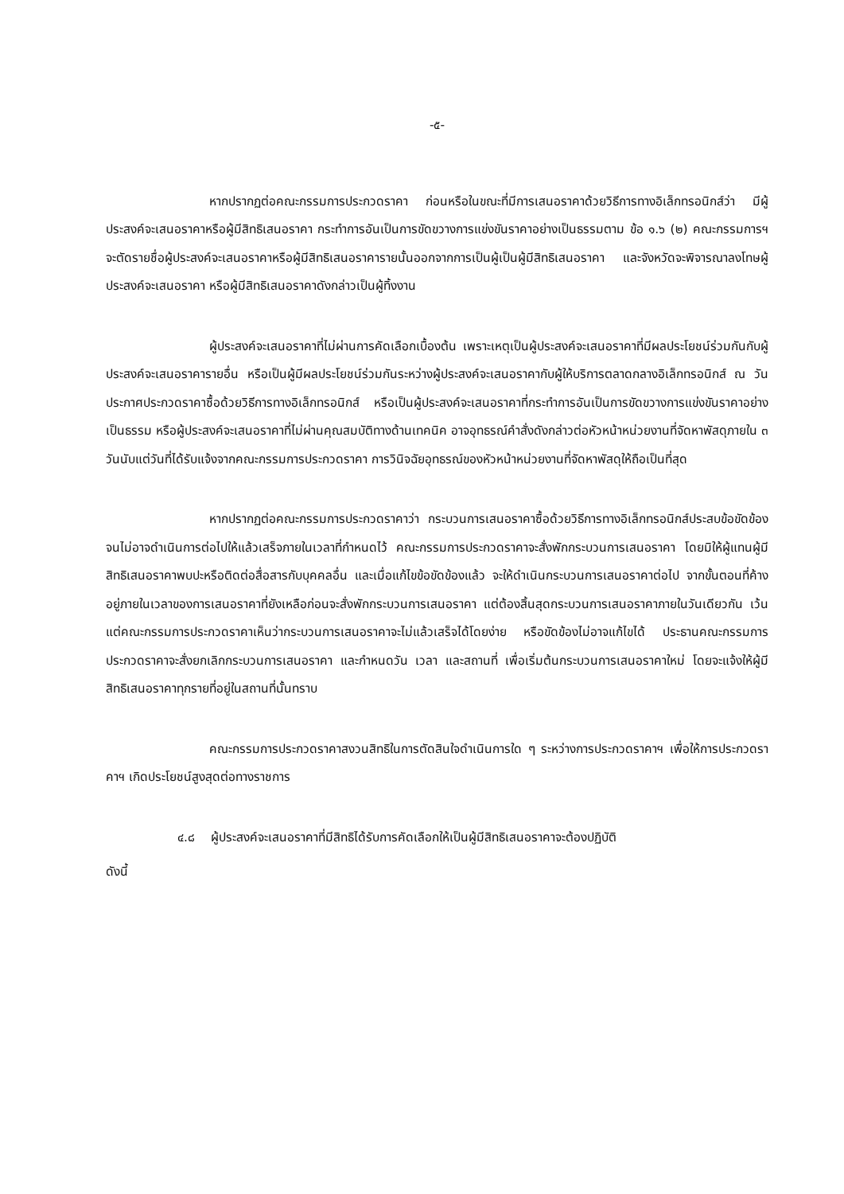-๕-
หากปรากฏต่อคณะกรรมการประกวดราคา ก่อนหรือในขณะที่มีการเสนอราคาด้วยวิธีการทางอิเล็กทรอนิกส์ว่า มีผู้ประสงค์จะเสนอราคาหรือผู้มีสิทธิเสนอราคา กระทำการอันเป็นการขัดขวางการแข่งขันราคาอย่างเป็นธรรมตาม ข้อ ๑.๖ (๒) คณะกรรมการฯ จะตัดรายชื่อผู้ประสงค์จะเสนอราคาหรือผู้มีสิทธิเสนอราคารายนั้นออกจากการเป็นผู้เป็นผู้มีสิทธิเสนอราคา และจังหวัดจะพิจารณาลงโทษผู้ประสงค์จะเสนอราคา หรือผู้มีสิทธิเสนอราคาดังกล่าวเป็นผู้ทิ้งงาน
ผู้ประสงค์จะเสนอราคาที่ไม่ผ่านการคัดเลือกเบื้องต้น เพราะเหตุเป็นผู้ประสงค์จะเสนอราคาที่มีผลประโยชน์ร่วมกันกับผู้ประสงค์จะเสนอราคารายอื่น หรือเป็นผู้มีผลประโยชน์ร่วมกันระหว่างผู้ประสงค์จะเสนอราคากับผู้ให้บริการตลาดกลางอิเล็กทรอนิกส์ ณ วันประกาศประกวดราคาซื้อด้วยวิธีการทางอิเล็กทรอนิกส์ หรือเป็นผู้ประสงค์จะเสนอราคาที่กระทำการอันเป็นการขัดขวางการแข่งขันราคาอย่างเป็นธรรม หรือผู้ประสงค์จะเสนอราคาที่ไม่ผ่านคุณสมบัติทางด้านเทคนิค อาจอุทธรณ์คำสั่งดังกล่าวต่อหัวหน้าหน่วยงานที่จัดหาพัสดุภายใน ๓ วันนับแต่วันที่ได้รับแจ้งจากคณะกรรมการประกวดราคา การวินิจฉัยอุทธรณ์ของหัวหน้าหน่วยงานที่จัดหาพัสดุให้ถือเป็นที่สุด
หากปรากฏต่อคณะกรรมการประกวดราคาว่า กระบวนการเสนอราคาซื้อด้วยวิธีการทางอิเล็กทรอนิกส์ประสบข้อขัดข้องจนไม่อาจดำเนินการต่อไปให้แล้วเสร็จภายในเวลาที่กำหนดไว้ คณะกรรมการประกวดราคาจะสั่งพักกระบวนการเสนอราคา โดยมิให้ผู้แทนผู้มีสิทธิเสนอราคาพบปะหรือติดต่อสื่อสารกับบุคคลอื่น และเมื่อแก้ไขข้อขัดข้องแล้ว จะให้ดำเนินกระบวนการเสนอราคาต่อไป จากขั้นตอนที่ค้างอยู่ภายในเวลาของการเสนอราคาที่ยังเหลือก่อนจะสั่งพักกระบวนการเสนอราคา แต่ต้องสิ้นสุดกระบวนการเสนอราคาภายในวันเดียวกัน เว้นแต่คณะกรรมการประกวดราคาเห็นว่ากระบวนการเสนอราคาจะไม่แล้วเสร็จได้โดยง่าย หรือขัดข้องไม่อาจแก้ไขได้ ประธานคณะกรรมการประกวดราคาจะสั่งยกเลิกกระบวนการเสนอราคา และกำหนดวัน เวลา และสถานที่ เพื่อเริ่มต้นกระบวนการเสนอราคาใหม่ โดยจะแจ้งให้ผู้มีสิทธิเสนอราคาทุกรายที่อยู่ในสถานที่นั้นทราบ
คณะกรรมการประกวดราคาสงวนสิทธิในการตัดสินใจดำเนินการใด ๆ ระหว่างการประกวดราคาฯ เพื่อให้การประกวดราคาฯ เกิดประโยชน์สูงสุดต่อทางราชการ
๔.๘ ผู้ประสงค์จะเสนอราคาที่มีสิทธิได้รับการคัดเลือกให้เป็นผู้มีสิทธิเสนอราคาจะต้องปฏิบัติ
ดังนี้